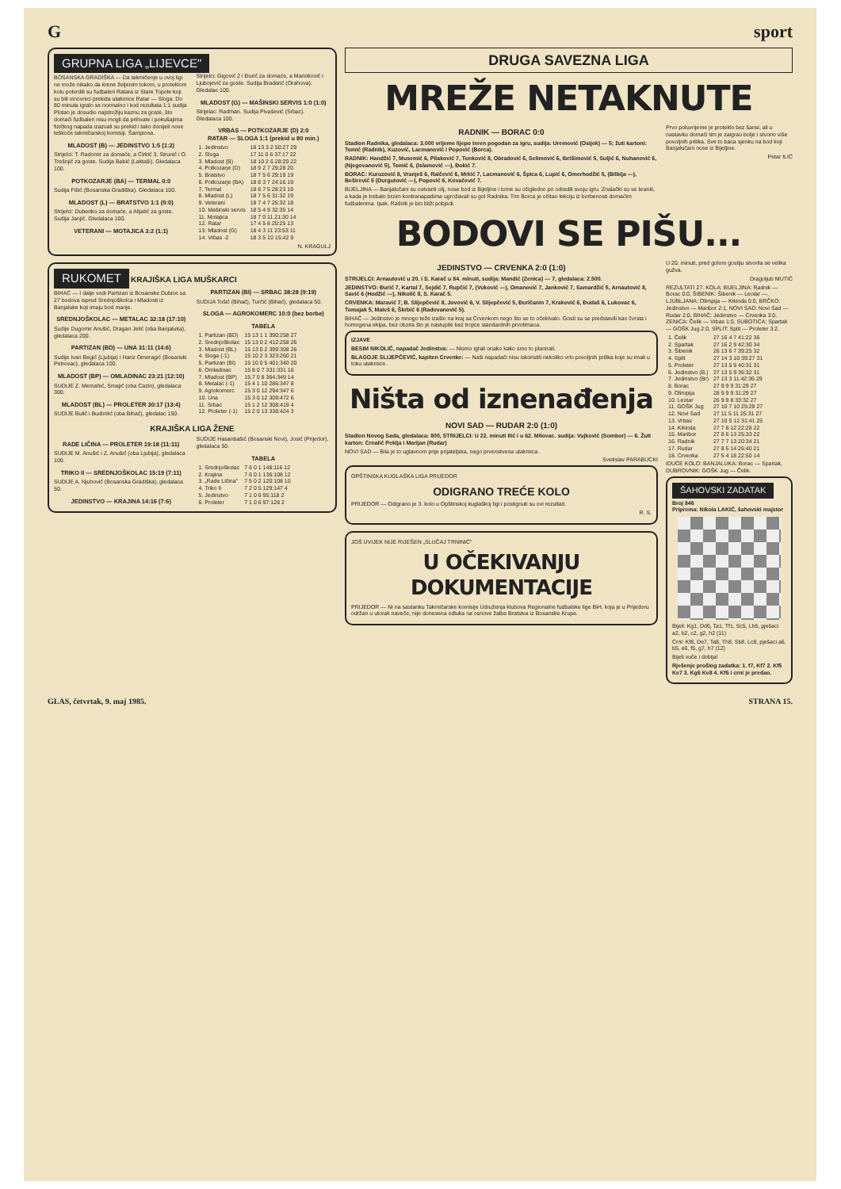Gsport
GRUPNA LIGA „LIJEVCE"
BOSANSKA GRADIŠKA — Da takmičenje u ovoj ligi ne može nikako da krene željenim tokom, u proteklom kolu potvrdili su fudbaleri Ratara iz Stare Topole koji su bili vinovnici prekida utakmice Ratar — Sloga. Do 80 minuta igralo se normalno i kod rezultata 1:1 sudija Plotan je dosudio najstrožiju kaznu za goste, što domaći fudbaleri nisu mogli da prihvate i pokušajima fizičkog napada izazvali su prekid i tako donijeli nove teškoće takmičarskoj komisiji. Šampiona.
MLADOST (B) — JEDINSTVO 1:5 (1:2)
Strijelci: T. Radomir za domaće, a Ćirkić 3, Strunić i O. Trešnjić za goste. Sudija Babić (Laktaši). Gledalaca 100.
POTKOZARJE (BA) — TERMAL 0:0
Sudija Fišić (Bosanska Gradiška). Gledalaca 100.
MLADOST (L) — BRATSTVO 1:1 (0:0)
Strijelci: Dubenko za domaće, a Alijatić za goste. Sudija Janjić. Gledalaca 100.
VETERANI — MOTAJICA 3:2 (1:1)
Strijelci: Gigović 2 i Đurić za domaće, a Marinković i Ljubojević za goste. Sudija Bradarić (Orahova). Gledalac 100.
MLADOST (G) — MAŠINSKI SERVIS 1:0 (1:0)
Strijelac: Radman. Sudija Pivašević (Srbac). Gledalaca 100.
VRBAS — POTKOZARJE (D) 2:0
RATAR — SLOGA 1:1 (prekid u 80 min.)
| 1. Jedinstvo | 18 13 3 2 50:27 29 |
| 2. Sloga | 17 11 0 6 37:17 22 |
| 3. Mladost (B) | 18 10 2 6 28:20 22 |
| 4. Potkozarje (D) | 18 9 2 7 29:28 20 |
| 5. Bratstvo | 18 7 5 6 29:19 19 |
| 6. Potkozarje (BA) | 18 8 3 7 24:16 19 |
| 7. Termal | 18 6 7 5 28:23 19 |
| 8. Mladost (L) | 18 7 5 6 31:32 19 |
| 9. Veterani | 18 7 4 7 25:32 18 |
| 10. Mašinski servis | 18 5 4 9 32:35 14 |
| 11. Motajica | 18 7 0 11 21:30 14 |
| 12. Ratar | 17 4 5 8 20:25 13 |
| 13. Mladost (G) | 18 4 3 11 23:53 11 |
| 14. Vrbas -2 | 18 3 5 10 15:42 9 |
N. KRAGULJ
RUKOMET KRAJIŠKA LIGA MUŠKARCI
BIHAĆ — I dalje vodi Partizan iz Bosanske Dubice sa 27 bodova ispred Srednjoškolca i Mladosti iz Banjaluke koji imaju bod manje.
SREDNJOŠKOLAC — METALAC 32:18 (17:10)
Sudije Dugomir Anušić, Dragan Jelić (oba Banjaluka), gledalaca 200.
PARTIZAN (BD) — UNA 31:11 (14:6)
Sudije Ivan Begić (Ljubija) i Hariz Omeragić (Bosanski Petrovac), gledalaca 100.
MLADOST (BP) — OMLADINAC 23:21 (12:10)
SUDIJE Z. Memahić, Smajić (oba Cazin), gledalaca 300.
MLADOST (BL) — PROLETER 30:17 (13:4)
SUDIJE Bulić i Budimlić (oba Bihać), gledalac 150.
PARTIZAN (BI) — SRBAC 38:28 (9:19)
SUDIJA Tošić (Bihać), Turčić (Bihać), gledalaca 50.
SLOGA — AGROKOMERC 10:0 (bez borbe)
TABELA
| 1. Partizan (BD) | 15 13 1 1 390:258 27 |
| 2. Srednjoškolac | 15 13 0 2 412:258 26 |
| 3. Mladost (BL) | 15 13 0 2 399:308 26 |
| 4. Sloga (-1) | 15 10 2 3 323:260 21 |
| 5. Partizan (BI) | 15 10 0 5 401:340 20 |
| 6. Omladinac | 15 8 0 7 331:331 16 |
| 7. Mladost (BP) | 15 7 0 8 364:349 14 |
| 8. Metalac (-1) | 15 4 1 10 286:347 8 |
| 9. Agrokomerc | 15 3 0 12 294:347 6 |
| 10. Una | 15 3 0 12 309:472 6 |
| 11. Srbac | 15 1 2 12 308:419 4 |
| 12. Proleter (-1) | 15 2 0 13 338:424 3 |
KRAJIŠKA LIGA ŽENE
RADE LIČINA — PROLETER 19:18 (11:11)
SUDIJE M. Anušić i Z. Anušić (oba Ljubija), gledalaca 100.
TRIKO II — SREDNJOŠKOLAC 15:19 (7:11)
SUDIJE A. Njuhović (Bosanska Gradiška), gledalaca 50.
JEDINSTVO — KRAJINA 14:16 (7:6)
SUDIJE Hasanbašić (Bosanski Novi), Josić (Prijedor), gledalaca 50.
TABELA
| 1. Srednjoškolac | 7 6 0 1 148:116 12 |
| 2. Krajina | 7 6 0 1 136:108 12 |
| 3. „Rade Ličina" | 7 5 0 2 120:108 10 |
| 4. Triko II | 7 2 0 5 129:147 4 |
| 5. Jedinstvo | 7 1 0 6 95:118 2 |
| 6. Proleter | 7 1 0 6 97:128 2 |
DRUGA SAVEZNA LIGA
MREŽE NETAKNUTE
RADNIK — BORAC 0:0
Stadion Radnika, gledalaca: 3.000 vrijeme lijepo teren pogodan za igru, sudija: Uremović (Osijek) — 5; žuti kartoni: Tomić (Radnik), Kuzović, Lacmanović i Popović (Borca).
RADNIK: Handžić 7, Musemić 6, Pilaković 7, Tonković 8, Obradović 6, Selimović 6, Ibrišimović 5, Suljić 6, Nuhanović 6, (Njegovanović 5), Tomić 6, (Islamović —), Đokić 7.
BORAC: Kuruzović 8, Vranješ 6, Raičević 6, Mrkić 7, Lacmanović 6, Špica 6, Lupić 6, Omerhodžić 5, (Bilbija —), Beširević 5 (Durgutović —), Popović 6, Kovačević 7.
BIJELJINA — Banjalučani su ostvarili cilj, nose bod iz Bijeljine i tome su očigledno po odredili svoju igru. Znalački su se branili, a kada je trebalo brzim kontranapadima ugrožavali su gol Radnika. Tim Borca je očitao lekciju iz borbenosti domaćim fudbalerima. Ipak, Radnik je bio bliži pobjedi.
Prvo poluvrijeme je proteklo bez šansi, ali u nastavku domaći tim je zaigrao bolje i stvorio više povoljnih prilika. Sve to baca sjenku na bod koji Banjalučani nose iz Bijeljine.
Petar ILIĆ
BODOVI SE PIŠU...
JEDINSTVO — CRVENKA 2:0 (1:0)
STRIJELCI: Arnautović u 20. i S. Karač u 84. minuti, sudija: Mandić (Zenica) — 7, gledalaca: 2.500.
JEDINSTVO: Đurić 7, Kartal 7, Sejdić 7, Rupčić 7, (Vuković —), Omanović 7, Janković 7, Samardžić 5, Arnautović 8, Savić 6 (Hodžić —), Nikolić 8, S. Karač 5.
CRVENKA: Maravić 7, B. Slijepčević 8, Jovović 6, V. Slijepčević 5, Đuričanin 7, Kraković 6, Đudaš 6, Lukovac 6, Tomajak 5, Maleš 6, Škrbić 6 (Radovanović 5).
BIHAĆ — Jedinstvo je mnogo teže izašlo na kraj sa Crvenkom nego što se to očekivalo. Gosti su se predstavili kao čvrsta i homogena ekipa, bez obzira što je nastupile bez trojice standardnih prvotimaca.
IZJAVE
BESIM NIKOLIĆ, napadač Jedinstva: — Nismo igrali onako kako smo to planirali.
BLAGOJE SLIJEPČEVIĆ, kapiten Crvenke: — Naši napadači nisu iskoristili nekoliko vrlo povoljnih prilika koje su imali u toku utakmice.
Ništa od iznenađenja
NOVI SAD — RUDAR 2:0 (1:0)
Stadion Novog Sada, gledalaca: 800, STRIJELCI: U 22. minuti Ilić i u 62. Milovac. sudija: Vujković (Sombor) — 6. Žuti karton: Crnalić Peklja i Marijan (Rudar)
NOVI SAD — Bila je to uglavnom prije prijateljska, nego prvenstvena utakmica.
Svetislav PARABUCKI
OPŠTINSKA KUGLAŠKA LIGA PRIJEDOR
ODIGRANO TREĆE KOLO
PRIJEDOR — Odigrano je 3. kolo u Opštinskoj kuglaškoj ligi i postignuti su ovi rezultati.
R. S.
JOŠ UVIJEK NIJE RIJEŠEN „SLUČAJ TRNINIĆ"
U OČEKIVANJU DOKUMENTACIJE
PRIJEDOR — Ni na sastanku Takmičarske komisije Udruženja klubova Regionalne fudbalske lige BiH, koja je u Prijedoru održan u utorak naveče, nije donesena odluka na osnove žalbe Bratstva iz Bosanske Krupe.
U 20. minuti, pred golom gostiju stvorila se velika gužva.
Dragoljub MUTIĆ
REZULTATI 27. KOLA: BIJELJINA: Radnik — Borac 0:0, ŠIBENIK: Šibenik — Leotar —, LJUBLJANA: Olimpija — Kikinda 0:0, BRČKO: Jedinstvo — Maribor 2:1, NOVI SAD: Novi Sad — Rudar 2:0, BIHAĆ: Jedinstvo — Crvenka 3:0, ZENICA: Čelik — Vrbas 1:0, SUBOTICA: Spartak — GOŠK Jug 2:0, SPLIT: Split — Proleter 3:2.
| 1. Čelik | 27 16 4 7 41:22 36 |
| 2. Spartak | 27 16 2 9 42:30 34 |
| 3. Šibenik | 26 13 6 7 39:25 32 |
| 4. Split | 27 14 3 10 39:27 31 |
| 5. Proleter | 27 13 5 9 40:31 31 |
| 6. Jedinstvo (B.) | 27 13 5 9 36:32 31 |
| 7. Jedinstvo (Br) | 27 13 3 11 42:36 29 |
| 8. Borac | 27 9 9 9 31:29 27 |
| 9. Olimpija | 28 9 9 9 31:29 27 |
| 10. Leotar | 26 9 9 8 33:32 27 |
| 11. GOŠK Jug | 27 10 7 10 25:29 27 |
| 12. Novi Sad | 27 11 5 11 25:31 27 |
| 13. Vrbas | 27 10 5 12 31:41 25 |
| 14. Kikinda | 27 7 8 12 22:28 22 |
| 15. Maribor | 27 8 6 13 25:33 22 |
| 16. Radnik | 27 7 7 13 20:34 21 |
| 17. Rudar | 27 8 5 14 26:40 21 |
| 18. Crvenka | 27 5 4 18 22:50 14 |
IDUĆE KOLO: BANJALUKA: Borac — Spartak, DUBROVNIK: GOŠK Jug — Čelik.
ŠAHOVSKI ZADATAK
Broj 846
Priprema: Nikola LAKIĆ, šahovski majstor
Bijeli: Kg1, Dd6, Ta1, Tf1, Sc5, Lh5, pješaci a2, b2, c2, g2, h2 (11)
Crni: Kf8, De7, Ta8, Th8, Sb8, Lc8, pješaci a6, b5, e6, f5, g7, h7 (12)
Bijeli vuče i dobija!
Rješenje prošlog zadatka: 1. f7, Kf7 2. Kf5 Ke7 3. Kg6 Ke8 4. Kf6 i crni je predao.
GLAS, četvrtak, 9. maj 1985. STRANA 15.